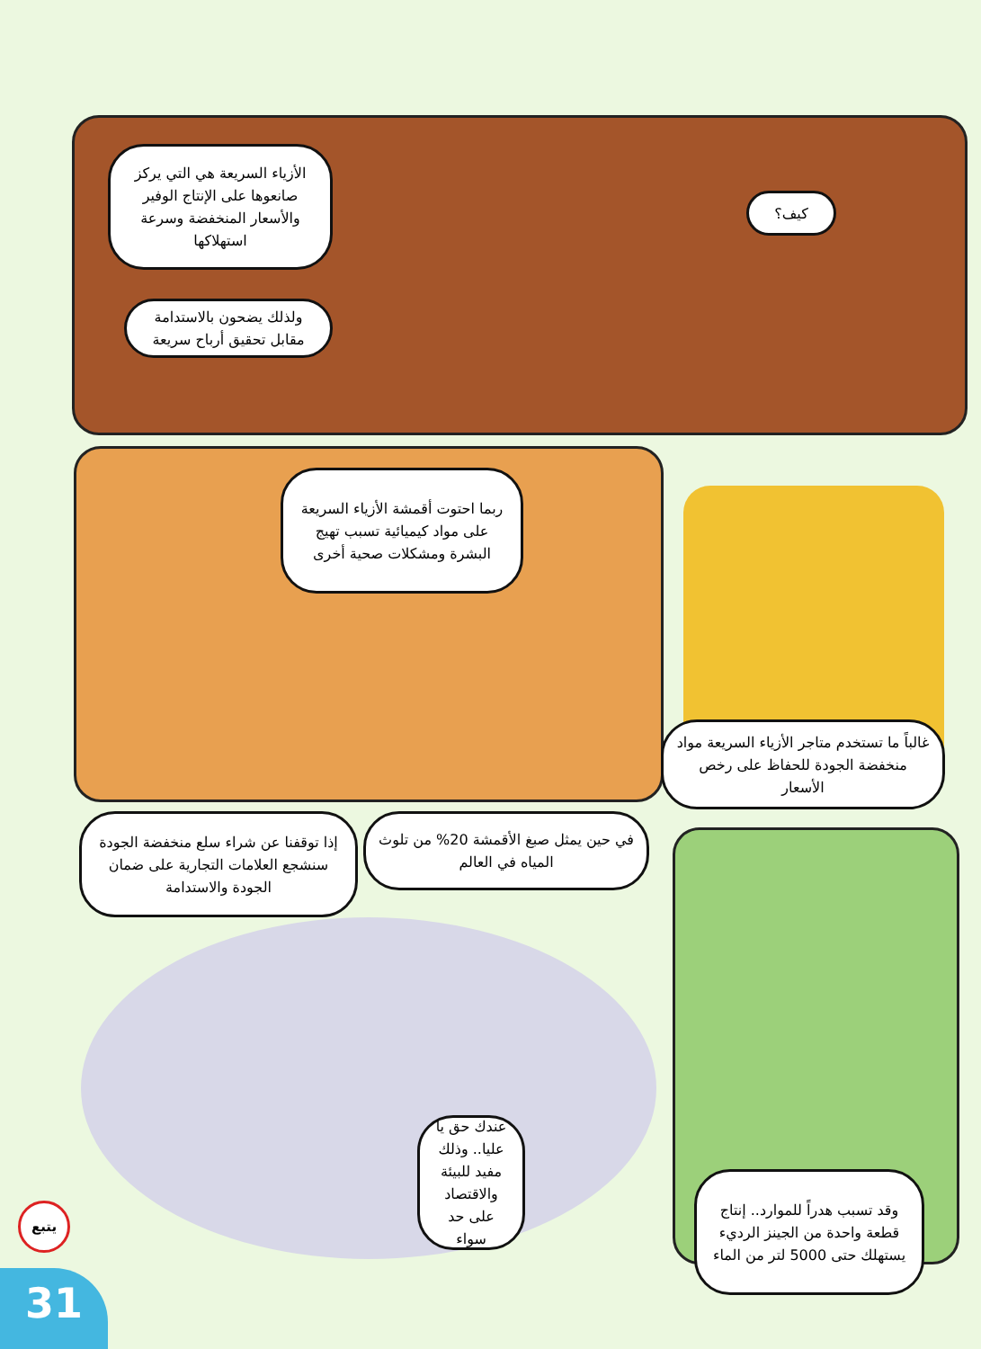الأزياء السريعة هي التي يركز صانعوها على الإنتاج الوفير والأسعار المنخفضة وسرعة استهلاكها
كيف؟
ولذلك يضحون بالاستدامة مقابل تحقيق أرباح سريعة
ربما احتوت أقمشة الأزياء السريعة على مواد كيميائية تسبب تهيج البشرة ومشكلات صحية أخرى
غالباً ما تستخدم متاجر الأزياء السريعة مواد منخفضة الجودة للحفاظ على رخص الأسعار
في حين يمثل صبغ الأقمشة 20% من تلوث المياه في العالم
إذا توقفنا عن شراء سلع منخفضة الجودة سنشجع العلامات التجارية على ضمان الجودة والاستدامة
عندك حق يا عليا.. وذلك مفيد للبيئة والاقتصاد على حد سواء
وقد تسبب هدراً للموارد.. إنتاج قطعة واحدة من الجينز الرديء يستهلك حتى 5000 لتر من الماء
يتبع
31